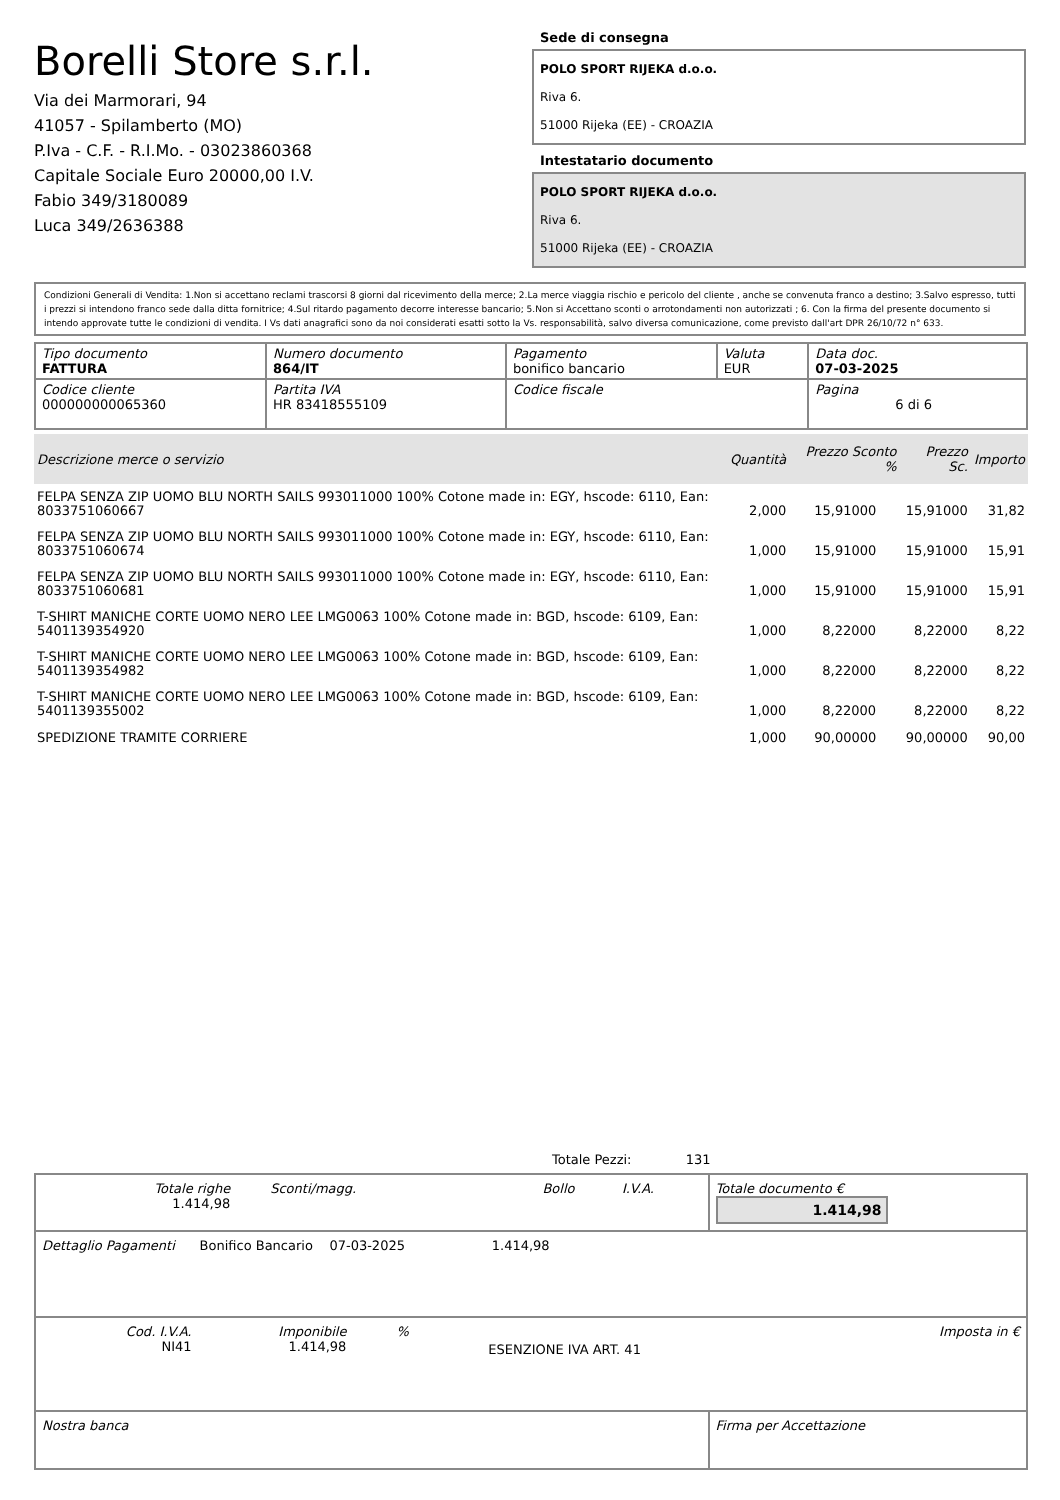Borelli Store s.r.l.
Via dei Marmorari, 94
41057 - Spilamberto (MO)
P.Iva - C.F. - R.I.Mo. - 03023860368
Capitale Sociale Euro 20000,00 I.V.
Fabio 349/3180089
Luca 349/2636388
Sede di consegna
POLO SPORT RIJEKA d.o.o.
Riva 6.
51000 Rijeka (EE) - CROAZIA
Intestatario documento
POLO SPORT RIJEKA d.o.o.
Riva 6.
51000 Rijeka (EE) - CROAZIA
Condizioni Generali di Vendita: 1.Non si accettano reclami trascorsi 8 giorni dal ricevimento della merce; 2.La merce viaggia rischio e pericolo del cliente , anche se convenuta franco a destino; 3.Salvo espresso, tutti i prezzi si intendono franco sede dalla ditta fornitrice; 4.Sul ritardo pagamento decorre interesse bancario; 5.Non si Accettano sconti o arrotondamenti non autorizzati ; 6. Con la firma del presente documento si intendo approvate tutte le condizioni di vendita. I Vs dati anagrafici sono da noi considerati esatti sotto la Vs. responsabilità, salvo diversa comunicazione, come previsto dall'art DPR 26/10/72 n° 633.
| Tipo documento FATTURA | Numero documento 864/IT | Pagamento bonifico bancario | Valuta EUR | Data doc. 07-03-2025 |
| Codice cliente 000000000065360 | Partita IVA HR 83418555109 | Codice fiscale | | Pagina 6 di 6 |
| Descrizione merce o servizio | Quantità | Prezzo Sconto % | Prezzo Sc. | Importo |
| --- | --- | --- | --- | --- |
| FELPA SENZA ZIP UOMO BLU NORTH SAILS 993011000 100% Cotone made in: EGY, hscode: 6110, Ean: 8033751060667 | 2,000 | 15,91000 | 15,91000 | 31,82 |
| FELPA SENZA ZIP UOMO BLU NORTH SAILS 993011000 100% Cotone made in: EGY, hscode: 6110, Ean: 8033751060674 | 1,000 | 15,91000 | 15,91000 | 15,91 |
| FELPA SENZA ZIP UOMO BLU NORTH SAILS 993011000 100% Cotone made in: EGY, hscode: 6110, Ean: 8033751060681 | 1,000 | 15,91000 | 15,91000 | 15,91 |
| T-SHIRT MANICHE CORTE UOMO NERO LEE LMG0063 100% Cotone made in: BGD, hscode: 6109, Ean: 5401139354920 | 1,000 | 8,22000 | 8,22000 | 8,22 |
| T-SHIRT MANICHE CORTE UOMO NERO LEE LMG0063 100% Cotone made in: BGD, hscode: 6109, Ean: 5401139354982 | 1,000 | 8,22000 | 8,22000 | 8,22 |
| T-SHIRT MANICHE CORTE UOMO NERO LEE LMG0063 100% Cotone made in: BGD, hscode: 6109, Ean: 5401139355002 | 1,000 | 8,22000 | 8,22000 | 8,22 |
| SPEDIZIONE TRAMITE CORRIERE | 1,000 | 90,00000 | 90,00000 | 90,00 |
Totale Pezzi: 131
| / Totale righe 1.414,98 / Sconti/magg. / Bollo / I.V.A. / | Totale documento € 1.414,98 |
| Dettaglio Pagamenti Bonifico Bancario 07-03-2025 1.414,98 | |
| / Cod. I.V.A. NI41 / Imponibile 1.414,98 / % / ESENZIONE IVA ART. 41 / Imposta in € / | |
| Nostra banca | Firma per Accettazione |